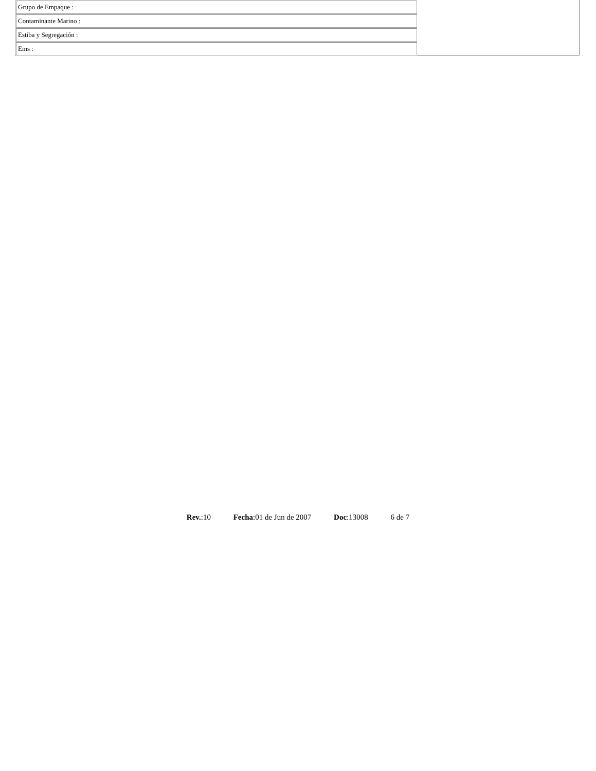| Grupo de Empaque : |
| Contaminante Marino : |
| Estiba y Segregación : |
| Ems : |
Rev.:10 Fecha:01 de Jun de 2007 Doc:13008 6 de 7